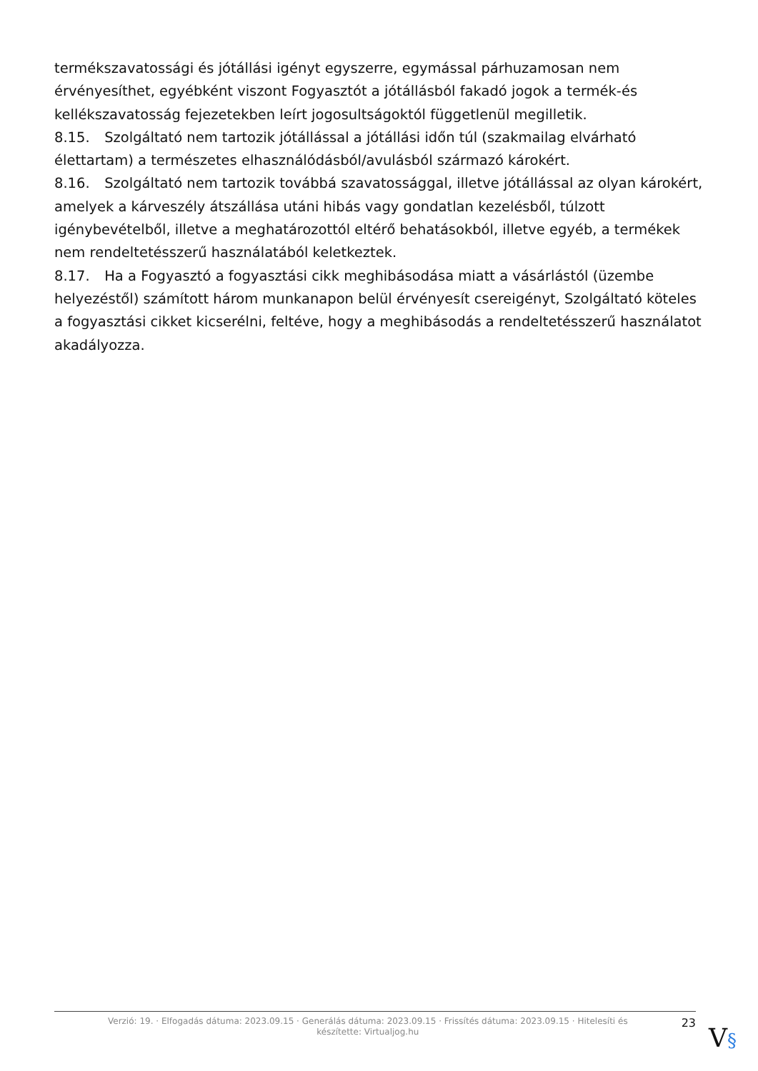termékszavatossági és jótállási igényt egyszerre, egymással párhuzamosan nem érvényesíthet, egyébként viszont Fogyasztót a jótállásból fakadó jogok a termék-és kellékszavatosság fejezetekben leírt jogosultságoktól függetlenül megilletik.
8.15. Szolgáltató nem tartozik jótállással a jótállási időn túl (szakmailag elvárható élettartam) a természetes elhasználódásból/avulásból származó károkért.
8.16. Szolgáltató nem tartozik továbbá szavatossággal, illetve jótállással az olyan károkért, amelyek a kárveszély átszállása utáni hibás vagy gondatlan kezelésből, túlzott igénybevételből, illetve a meghatározottól eltérő behatásokból, illetve egyéb, a termékek nem rendeltetésszerű használatából keletkeztek.
8.17. Ha a Fogyasztó a fogyasztási cikk meghibásodása miatt a vásárlástól (üzembe helyezéstől) számított három munkanapon belül érvényesít csereigényt, Szolgáltató köteles a fogyasztási cikket kicserélni, feltéve, hogy a meghibásodás a rendeltetésszerű használatot akadályozza.
Verzió: 19. · Elfogadás dátuma: 2023.09.15 · Generálás dátuma: 2023.09.15 · Frissítés dátuma: 2023.09.15 · Hitelesíti és készítette: Virtualjog.hu
23
V§